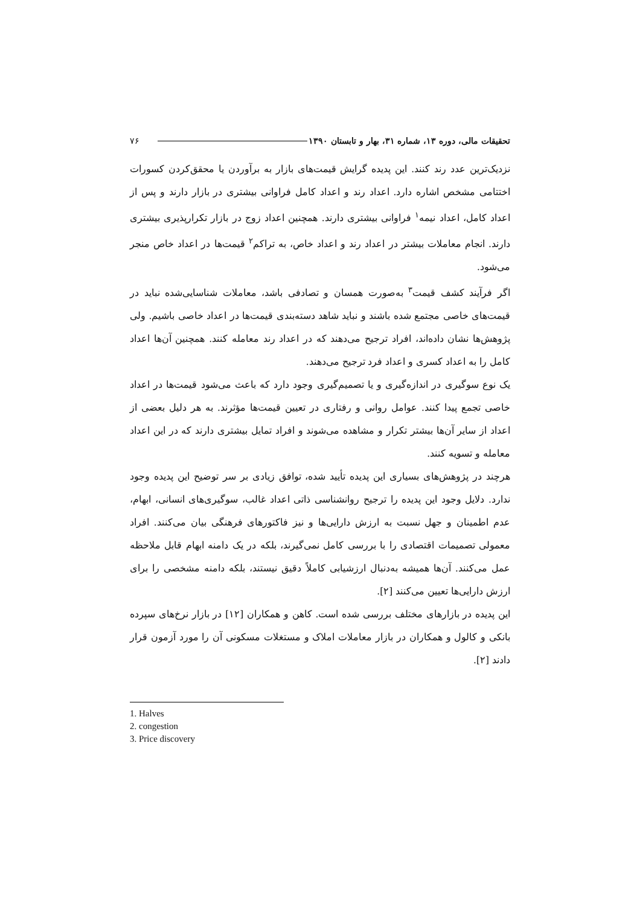تحقیقات مالی، دوره ۱۳، شماره ۳۱، بهار و تابستان ۱۳۹۰ ۷۶
نزدیک‌ترین عدد رند کنند. این پدیده گرایش قیمت‌های بازار به برآوردن یا محقق‌کردن کسورات اختتامی مشخص اشاره دارد. اعداد رند و اعداد کامل فراوانی بیشتری در بازار دارند و پس از اعداد کامل، اعداد نیمه<sup>۱</sup> فراوانی بیشتری دارند. همچنین اعداد زوج در بازار تکرارپذیری بیشتری دارند. انجام معاملات بیشتر در اعداد رند و اعداد خاص، به تراکم<sup>۲</sup> قیمت‌ها در اعداد خاص منجر می‌شود.
اگر فرآیند کشف قیمت<sup>۳</sup> به‌صورت همسان و تصادفی باشد، معاملات شناسایی‌شده نباید در قیمت‌های خاصی مجتمع شده باشند و نباید شاهد دسته‌بندی قیمت‌ها در اعداد خاصی باشیم. ولی پژوهش‌ها نشان داده‌اند، افراد ترجیح می‌دهند که در اعداد رند معامله کنند. همچنین آن‌ها اعداد کامل را به اعداد کسری و اعداد فرد ترجیح می‌دهند.
یک نوع سوگیری در اندازه‌گیری و یا تصمیم‌گیری وجود دارد که باعث می‌شود قیمت‌ها در اعداد خاصی تجمع پیدا کنند. عوامل روانی و رفتاری در تعیین قیمت‌ها مؤثرند. به هر دلیل بعضی از اعداد از سایر آن‌ها بیشتر تکرار و مشاهده می‌شوند و افراد تمایل بیشتری دارند که در این اعداد معامله و تسویه کنند.
هرچند در پژوهش‌های بسیاری این پدیده تأیید شده، توافق زیادی بر سر توضیح این پدیده وجود ندارد. دلایل وجود این پدیده را ترجیح روانشناسی ذاتی اعداد غالب، سوگیری‌های انسانی، ابهام، عدم اطمینان و جهل نسبت به ارزش دارایی‌ها و نیز فاکتورهای فرهنگی بیان می‌کنند. افراد معمولی تصمیمات اقتصادی را با بررسی کامل نمی‌گیرند، بلکه در یک دامنه ابهام قابل ملاحظه عمل می‌کنند. آن‌ها همیشه به‌دنبال ارزشیابی کاملاً دقیق نیستند، بلکه دامنه مشخصی را برای ارزش دارایی‌ها تعیین می‌کنند [۲].
این پدیده در بازارهای مختلف بررسی شده است. کاهن و همکاران [۱۲] در بازار نرخ‌های سپرده بانکی و کالول و همکاران در بازار معاملات املاک و مستغلات مسکونی آن را مورد آزمون قرار دادند [۲].
1. Halves
2. congestion
3. Price discovery